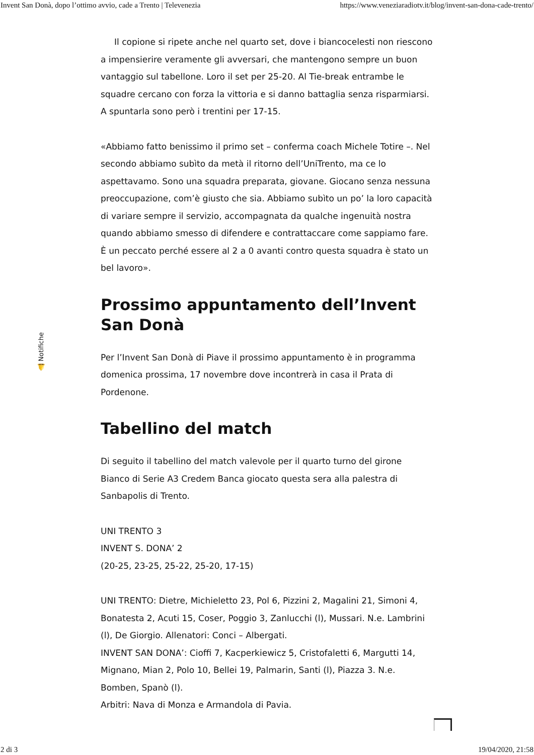Invent San Donà, dopo l’ottimo avvio, cade a Trento | Televenezia https://www.veneziaradiotv.it/blog/invent-san-dona-cade-trento/
🔔 Notifiche
Il copione si ripete anche nel quarto set, dove i biancocelesti non riescono a impensierire veramente gli avversari, che mantengono sempre un buon vantaggio sul tabellone. Loro il set per 25-20. Al Tie-break entrambe le squadre cercano con forza la vittoria e si danno battaglia senza risparmiarsi. A spuntarla sono però i trentini per 17-15.
«Abbiamo fatto benissimo il primo set – conferma coach Michele Totire –. Nel secondo abbiamo subìto da metà il ritorno dell’UniTrento, ma ce lo aspettavamo. Sono una squadra preparata, giovane. Giocano senza nessuna preoccupazione, com’è giusto che sia. Abbiamo subìto un po’ la loro capacità di variare sempre il servizio, accompagnata da qualche ingenuità nostra quando abbiamo smesso di difendere e contrattaccare come sappiamo fare. È un peccato perché essere al 2 a 0 avanti contro questa squadra è stato un bel lavoro».
Prossimo appuntamento dell’Invent San Donà
Per l’Invent San Donà di Piave il prossimo appuntamento è in programma domenica prossima, 17 novembre dove incontrerà in casa il Prata di Pordenone.
Tabellino del match
Di seguito il tabellino del match valevole per il quarto turno del girone Bianco di Serie A3 Credem Banca giocato questa sera alla palestra di Sanbapolis di Trento.
UNI TRENTO 3
INVENT S. DONA’ 2
(20-25, 23-25, 25-22, 25-20, 17-15)
UNI TRENTO: Dietre, Michieletto 23, Pol 6, Pizzini 2, Magalini 21, Simoni 4, Bonatesta 2, Acuti 15, Coser, Poggio 3, Zanlucchi (l), Mussari. N.e. Lambrini (l), De Giorgio. Allenatori: Conci – Albergati.
INVENT SAN DONA’: Cioffi 7, Kacperkiewicz 5, Cristofaletti 6, Margutti 14, Mignano, Mian 2, Polo 10, Bellei 19, Palmarin, Santi (l), Piazza 3. N.e. Bomben, Spanò (l).
Arbitri: Nava di Monza e Armandola di Pavia.
2 di 3 19/04/2020, 21:58